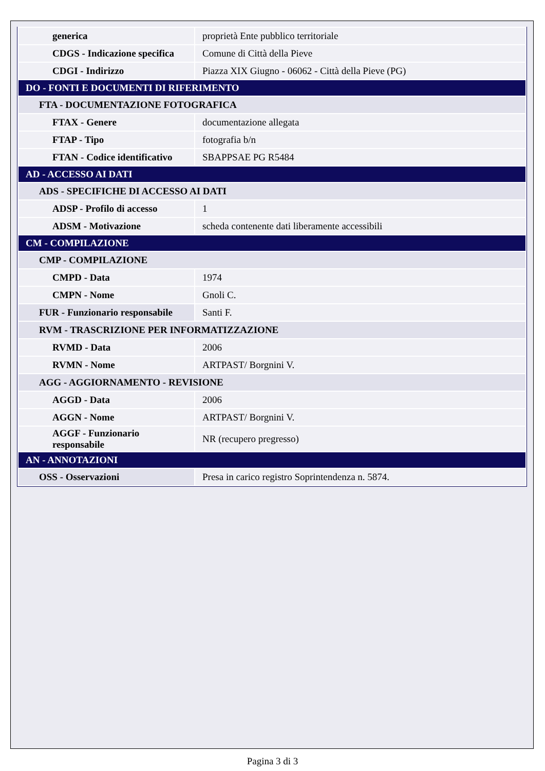| generica | proprietà Ente pubblico territoriale |
| CDGS - Indicazione specifica | Comune di Città della Pieve |
| CDGI - Indirizzo | Piazza XIX Giugno - 06062 - Città della Pieve (PG) |
| DO - FONTI E DOCUMENTI DI RIFERIMENTO | |
| FTA - DOCUMENTAZIONE FOTOGRAFICA | |
| FTAX - Genere | documentazione allegata |
| FTAP - Tipo | fotografia b/n |
| FTAN - Codice identificativo | SBAPPSAE PG R5484 |
| AD - ACCESSO AI DATI | |
| ADS - SPECIFICHE DI ACCESSO AI DATI | |
| ADSP - Profilo di accesso | 1 |
| ADSM - Motivazione | scheda contenente dati liberamente accessibili |
| CM - COMPILAZIONE | |
| CMP - COMPILAZIONE | |
| CMPD - Data | 1974 |
| CMPN - Nome | Gnoli C. |
| FUR - Funzionario responsabile | Santi F. |
| RVM - TRASCRIZIONE PER INFORMATIZZAZIONE | |
| RVMD - Data | 2006 |
| RVMN - Nome | ARTPAST/ Borgnini V. |
| AGG - AGGIORNAMENTO - REVISIONE | |
| AGGD - Data | 2006 |
| AGGN - Nome | ARTPAST/ Borgnini V. |
| AGGF - Funzionario responsabile | NR (recupero pregresso) |
| AN - ANNOTAZIONI | |
| OSS - Osservazioni | Presa in carico registro Soprintendenza n. 5874. |
Pagina 3 di 3